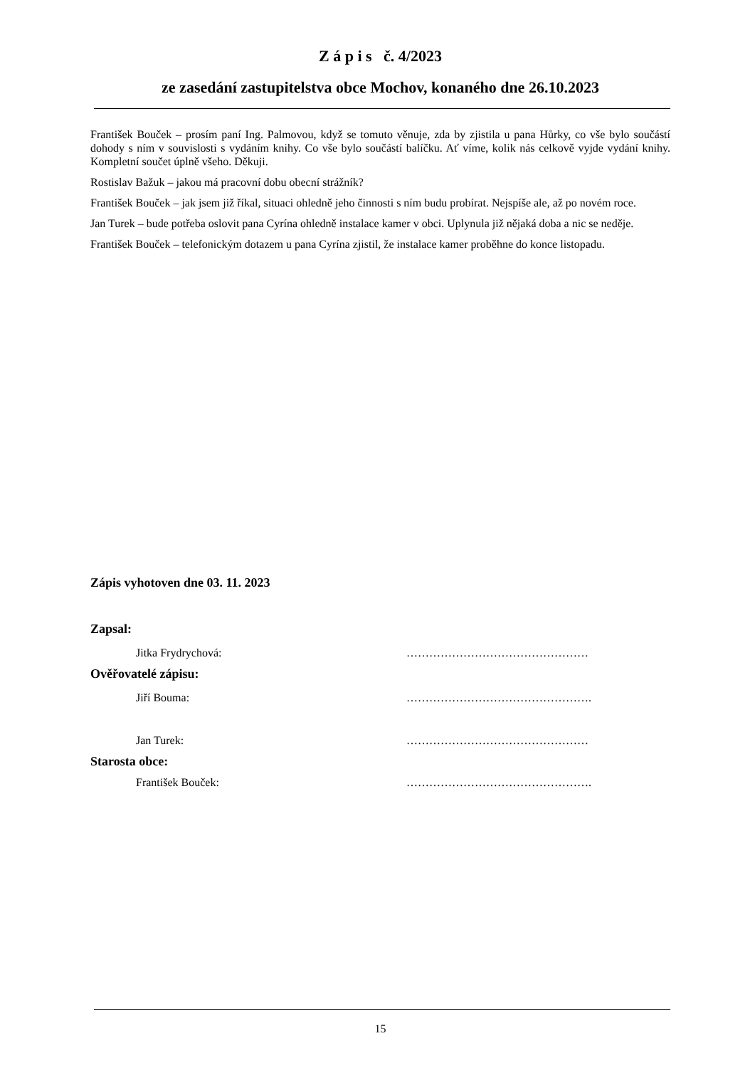Z á p i s č. 4/2023
ze zasedání zastupitelstva obce Mochov, konaného dne 26.10.2023
František Bouček – prosím paní Ing. Palmovou, když se tomuto věnuje, zda by zjistila u pana Hůrky, co vše bylo součástí dohody s ním v souvislosti s vydáním knihy. Co vše bylo součástí balíčku. Ať víme, kolik nás celkově vyjde vydání knihy. Kompletní součet úplně všeho. Děkuji.
Rostislav Bažuk – jakou má pracovní dobu obecní strážník?
František Bouček – jak jsem již říkal, situaci ohledně jeho činnosti s ním budu probírat. Nejspíše ale, až po novém roce.
Jan Turek – bude potřeba oslovit pana Cyrína ohledně instalace kamer v obci. Uplynula již nějaká doba a nic se neděje.
František Bouček – telefonickým dotazem u pana Cyrína zjistil, že instalace kamer proběhne do konce listopadu.
Zápis vyhotoven dne 03. 11. 2023
Zapsal:
Jitka Frydrychová: …………………………………………
Ověřovatelé zápisu:
Jiří Bouma: ………………………………………….
Jan Turek: …………………………………………
Starosta obce:
František Bouček: ………………………………………….
15